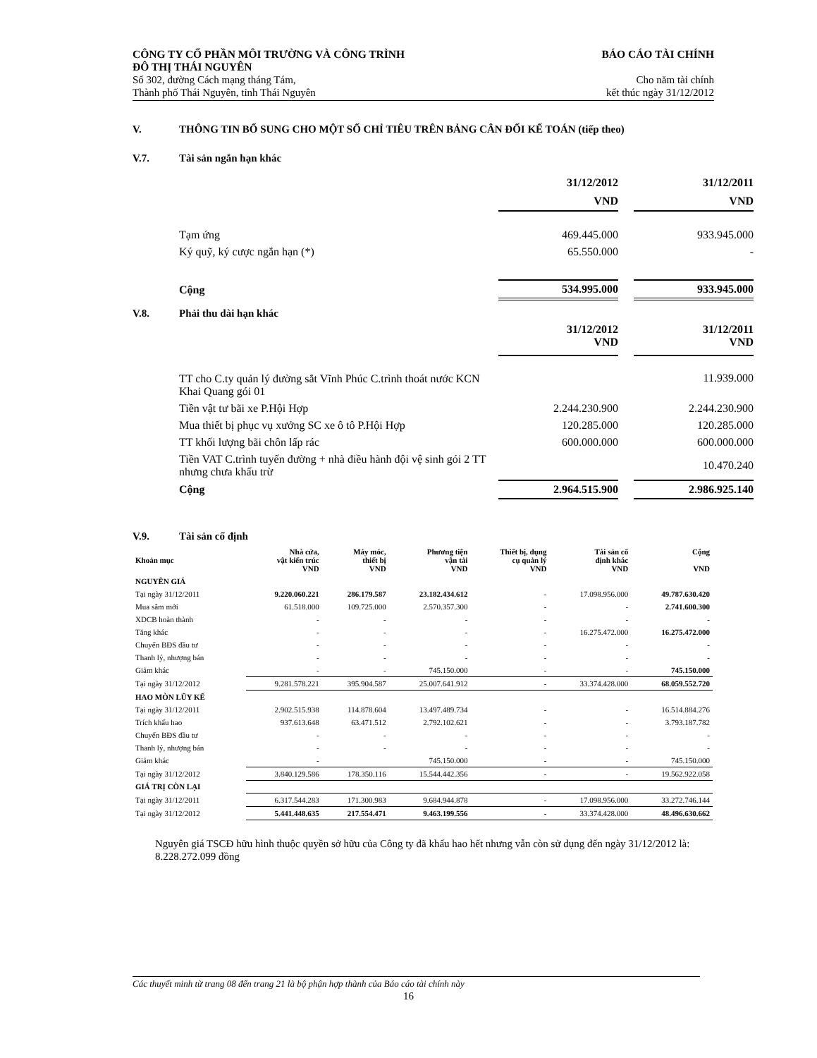CÔNG TY CỔ PHẦN MÔI TRƯỜNG VÀ CÔNG TRÌNH
ĐÔ THỊ THÁI NGUYÊN
Số 302, đường Cách mạng tháng Tám,
Thành phố Thái Nguyên, tỉnh Thái Nguyên
BÁO CÁO TÀI CHÍNH
Cho năm tài chính
kết thúc ngày 31/12/2012
V. THÔNG TIN BỔ SUNG CHO MỘT SỐ CHỈ TIÊU TRÊN BẢNG CÂN ĐỐI KẾ TOÁN (tiếp theo)
V.7. Tài sản ngắn hạn khác
| | 31/12/2012 | | 31/12/2011 |
| | VND | | VND |
| Tạm ứng | 469.445.000 | | 933.945.000 |
| Ký quỹ, ký cược ngắn hạn (*) | 65.550.000 | | - |
| Cộng | 534.995.000 | | 933.945.000 |
V.8. Phải thu dài hạn khác
| | 31/12/2012 VND | | 31/12/2011 VND |
| TT cho C.ty quản lý đường sắt Vĩnh Phúc C.trình thoát nước KCN Khai Quang gói 01 | | | 11.939.000 |
| Tiền vật tư bãi xe P.Hội Hợp | 2.244.230.900 | | 2.244.230.900 |
| Mua thiết bị phục vụ xưởng SC xe ô tô P.Hội Hợp | 120.285.000 | | 120.285.000 |
| TT khối lượng bãi chôn lấp rác | 600.000.000 | | 600.000.000 |
| Tiền VAT C.trình tuyến đường + nhà điều hành đội vệ sinh gói 2 TT nhưng chưa khấu trừ | | | 10.470.240 |
| Cộng | 2.964.515.900 | | 2.986.925.140 |
V.9. Tài sản cố định
| Khoản mục | Nhà cửa, vật kiến trúc VND | Máy móc, thiết bị VND | Phương tiện vận tải VND | Thiết bị, dụng cụ quản lý VND | Tài sản cố định khác VND | Cộng VND |
| --- | --- | --- | --- | --- | --- | --- |
| NGUYÊN GIÁ | | | | | | |
| Tại ngày 31/12/2011 | 9.220.060.221 | 286.179.587 | 23.182.434.612 | - | 17.098.956.000 | 49.787.630.420 |
| Mua sắm mới | 61.518.000 | 109.725.000 | 2.570.357.300 | - | - | 2.741.600.300 |
| XDCB hoàn thành | - | - | - | - | - | - |
| Tăng khác | - | - | - | - | 16.275.472.000 | 16.275.472.000 |
| Chuyển BĐS đầu tư | - | - | - | - | - | - |
| Thanh lý, nhượng bán | - | - | - | - | - | - |
| Giảm khác | - | - | 745.150.000 | - | - | 745.150.000 |
| Tại ngày 31/12/2012 | 9.281.578.221 | 395.904.587 | 25.007.641.912 | - | 33.374.428.000 | 68.059.552.720 |
| HAO MÒN LŨY KẾ | | | | | | |
| Tại ngày 31/12/2011 | 2.902.515.938 | 114.878.604 | 13.497.489.734 | - | - | 16.514.884.276 |
| Trích khấu hao | 937.613.648 | 63.471.512 | 2.792.102.621 | - | - | 3.793.187.782 |
| Chuyển BĐS đầu tư | - | - | - | - | - | - |
| Thanh lý, nhượng bán | - | - | - | - | - | - |
| Giảm khác | - | | 745.150.000 | - | - | 745.150.000 |
| Tại ngày 31/12/2012 | 3.840.129.586 | 178.350.116 | 15.544.442.356 | - | - | 19.562.922.058 |
| GIÁ TRỊ CÒN LẠI | | | | | | |
| Tại ngày 31/12/2011 | 6.317.544.283 | 171.300.983 | 9.684.944.878 | - | 17.098.956.000 | 33.272.746.144 |
| Tại ngày 31/12/2012 | 5.441.448.635 | 217.554.471 | 9.463.199.556 | - | 33.374.428.000 | 48.496.630.662 |
Nguyên giá TSCĐ hữu hình thuộc quyền sở hữu của Công ty đã khấu hao hết nhưng vẫn còn sử dụng đến ngày 31/12/2012 là: 8.228.272.099 đồng
Các thuyết minh từ trang 08 đến trang 21 là bộ phận hợp thành của Báo cáo tài chính này
16